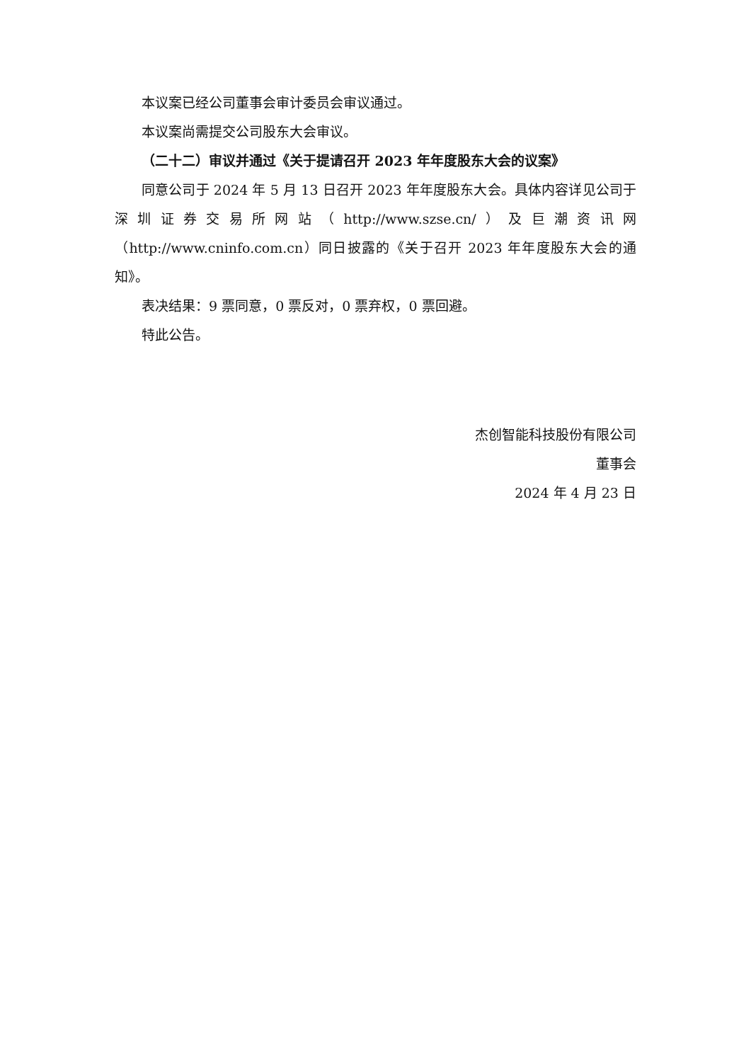本议案已经公司董事会审计委员会审议通过。
本议案尚需提交公司股东大会审议。
（二十二）审议并通过《关于提请召开 2023 年年度股东大会的议案》
同意公司于 2024 年 5 月 13 日召开 2023 年年度股东大会。具体内容详见公司于深圳证券交易所网站（http://www.szse.cn/）及巨潮资讯网（http://www.cninfo.com.cn）同日披露的《关于召开 2023 年年度股东大会的通知》。
表决结果：9 票同意，0 票反对，0 票弃权，0 票回避。
特此公告。
杰创智能科技股份有限公司
董事会
2024 年 4 月 23 日